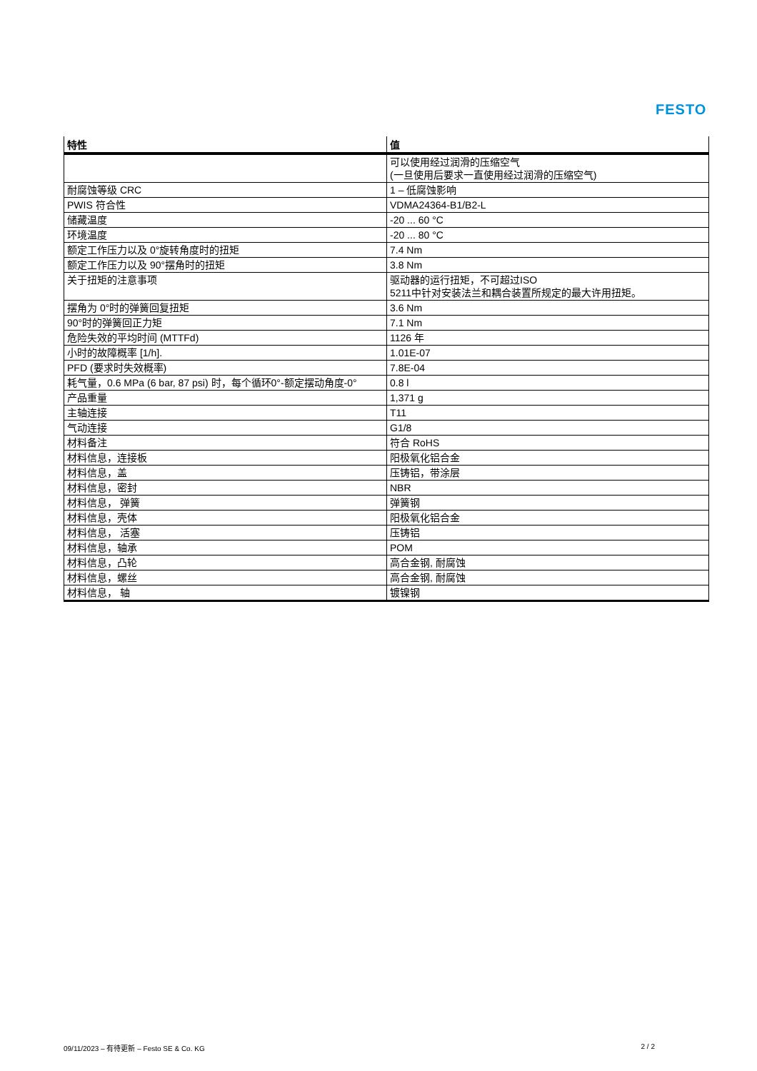FESTO
| 特性 | 值 |
| --- | --- |
| | 可以使用经过润滑的压缩空气 (一旦使用后要求一直使用经过润滑的压缩空气) |
| 耐腐蚀等级 CRC | 1 – 低腐蚀影响 |
| PWIS 符合性 | VDMA24364-B1/B2-L |
| 储藏温度 | -20 ... 60 °C |
| 环境温度 | -20 ... 80 °C |
| 额定工作压力以及 0°旋转角度时的扭矩 | 7.4 Nm |
| 额定工作压力以及 90°摆角时的扭矩 | 3.8 Nm |
| 关于扭矩的注意事项 | 驱动器的运行扭矩，不可超过ISO 5211中针对安装法兰和耦合装置所规定的最大许用扭矩。 |
| 摆角为 0°时的弹簧回复扭矩 | 3.6 Nm |
| 90°时的弹簧回正力矩 | 7.1 Nm |
| 危险失效的平均时间 (MTTFd) | 1126 年 |
| 小时的故障概率 [1/h]. | 1.01E-07 |
| PFD (要求时失效概率) | 7.8E-04 |
| 耗气量，0.6 MPa (6 bar, 87 psi) 时，每个循环0°-额定摆动角度-0° | 0.8 l |
| 产品重量 | 1,371 g |
| 主轴连接 | T11 |
| 气动连接 | G1/8 |
| 材料备注 | 符合 RoHS |
| 材料信息，连接板 | 阳极氧化铝合金 |
| 材料信息，盖 | 压铸铝，带涂层 |
| 材料信息，密封 | NBR |
| 材料信息， 弹簧 | 弹簧钢 |
| 材料信息，壳体 | 阳极氧化铝合金 |
| 材料信息， 活塞 | 压铸铝 |
| 材料信息，轴承 | POM |
| 材料信息，凸轮 | 高合金钢, 耐腐蚀 |
| 材料信息，螺丝 | 高合金钢, 耐腐蚀 |
| 材料信息， 轴 | 镀镍钢 |
09/11/2023 – 有待更新 – Festo SE & Co. KG 2 / 2